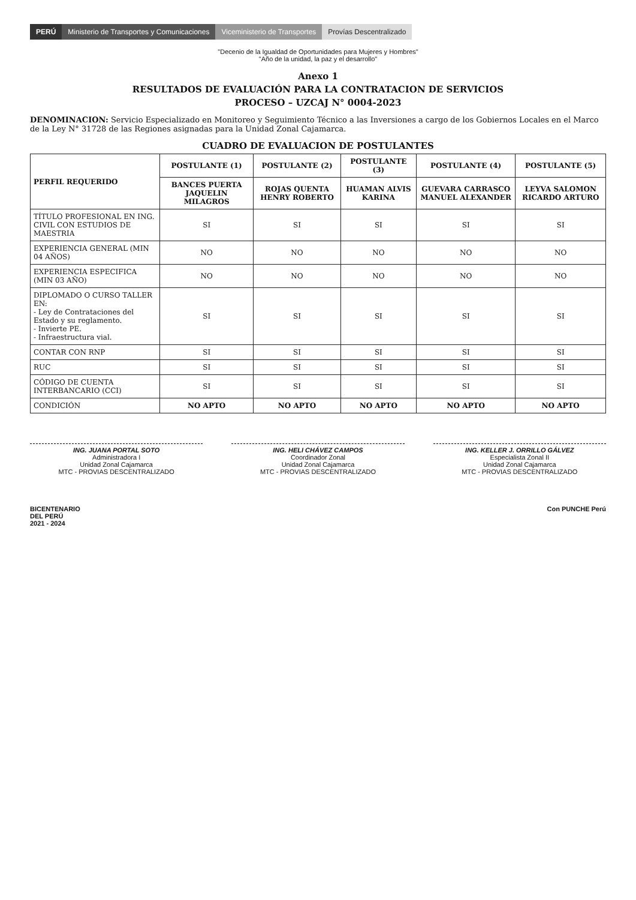PERÚ
Ministerio de Transportes y Comunicaciones
Viceministerio de Transportes Provías Descentralizado
"Decenio de la Igualdad de Oportunidades para Mujeres y Hombres"
"Año de la unidad, la paz y el desarrollo"
Anexo 1
RESULTADOS DE EVALUACIÓN PARA LA CONTRATACION DE SERVICIOS
PROCESO – UZCAJ N° 0004-2023
DENOMINACION: Servicio Especializado en Monitoreo y Seguimiento Técnico a las Inversiones a cargo de los Gobiernos Locales en el Marco de la Ley N° 31728 de las Regiones asignadas para la Unidad Zonal Cajamarca.
CUADRO DE EVALUACION DE POSTULANTES
| PERFIL REQUERIDO | POSTULANTE (1) | POSTULANTE (2) | POSTULANTE (3) | POSTULANTE (4) | POSTULANTE (5) |
| --- | --- | --- | --- | --- | --- |
| | BANCES PUERTA JAQUELIN MILAGROS | ROJAS QUENTA HENRY ROBERTO | HUAMAN ALVIS KARINA | GUEVARA CARRASCO MANUEL ALEXANDER | LEYVA SALOMON RICARDO ARTURO |
| TÍTULO PROFESIONAL EN ING. CIVIL CON ESTUDIOS DE MAESTRIA | SI | SI | SI | SI | SI |
| EXPERIENCIA GENERAL (MIN 04 AÑOS) | NO | NO | NO | NO | NO |
| EXPERIENCIA ESPECIFICA (MIN 03 AÑO) | NO | NO | NO | NO | NO |
| DIPLOMADO O CURSO TALLER EN: - Ley de Contrataciones del Estado y su reglamento. - Invierte PE. - Infraestructura vial. | SI | SI | SI | SI | SI |
| CONTAR CON RNP | SI | SI | SI | SI | SI |
| RUC | SI | SI | SI | SI | SI |
| CÓDIGO DE CUENTA INTERBANCARIO (CCI) | SI | SI | SI | SI | SI |
| CONDICIÓN | NO APTO | NO APTO | NO APTO | NO APTO | NO APTO |
ING. JUANA PORTAL SOTO
Administradora I
Unidad Zonal Cajamarca
MTC - PROVIAS DESCENTRALIZADO
ING. HELI CHÁVEZ CAMPOS
Coordinador Zonal
Unidad Zonal Cajamarca
MTC - PROVIAS DESCENTRALIZADO
ING. KELLER J. ORRILLO GÁLVEZ
Especialista Zonal II
Unidad Zonal Cajamarca
MTC - PROVIAS DESCENTRALIZADO
BICENTENARIO
DEL PERÚ
2021 - 2024
Con PUNCHE Perú